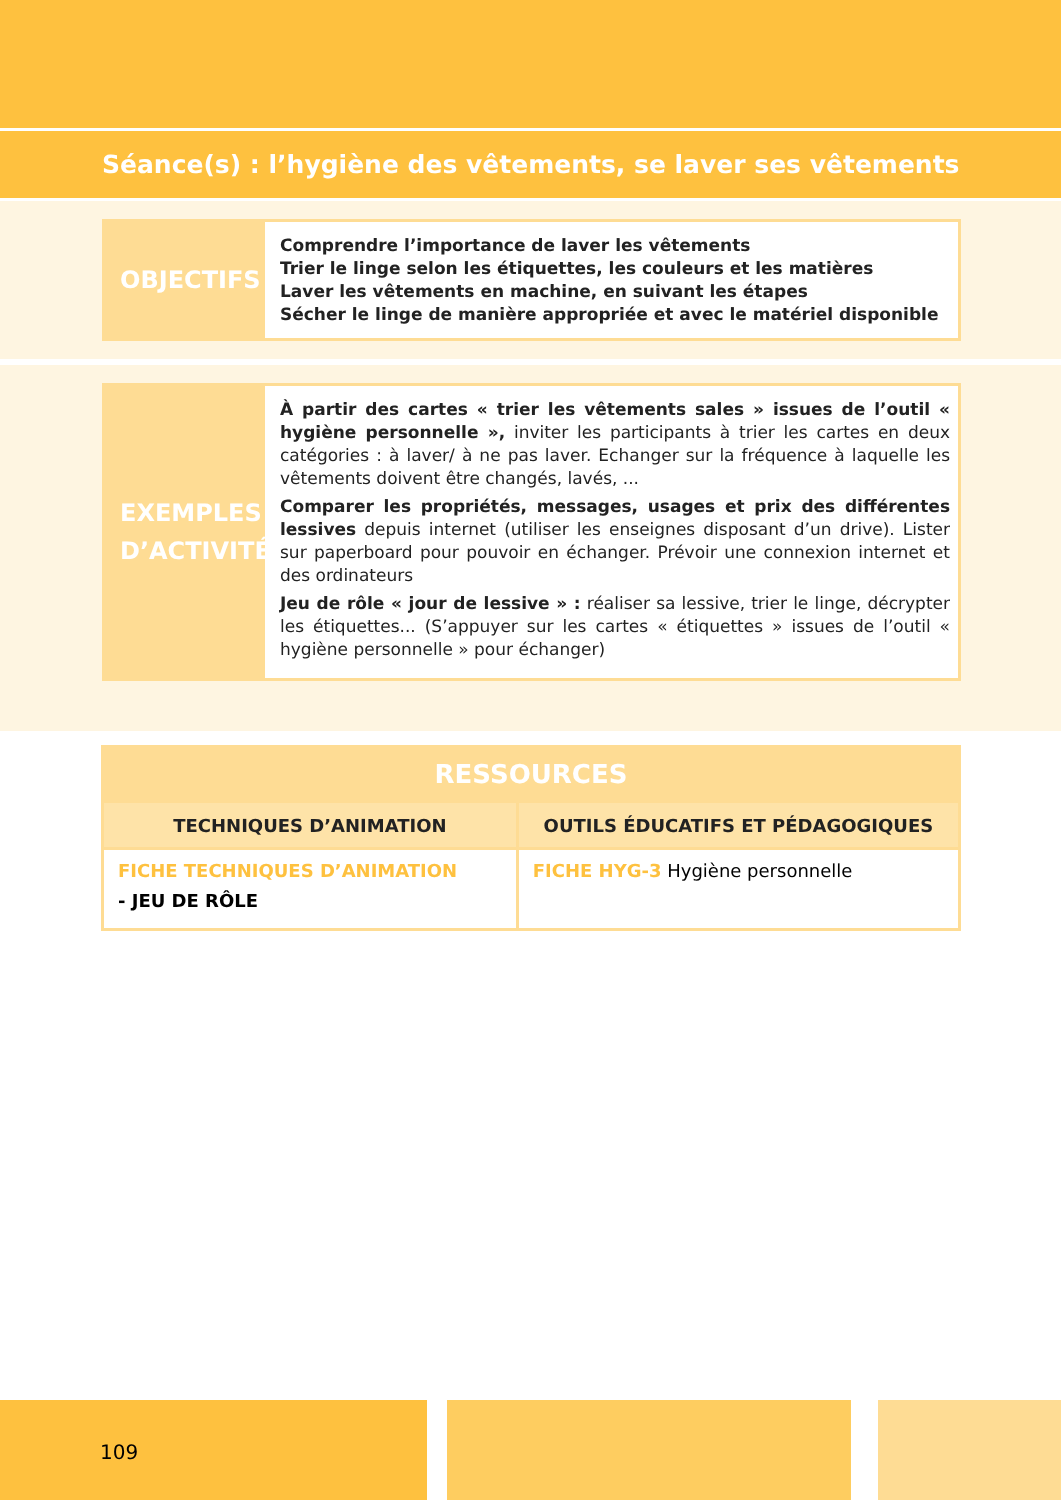Séance(s) : l’hygiène des vêtements, se laver ses vêtements
OBJECTIFS
Comprendre l’importance de laver les vêtements
Trier le linge selon les étiquettes, les couleurs et les matières
Laver les vêtements en machine, en suivant les étapes
Sécher le linge de manière appropriée et avec le matériel disponible
EXEMPLES D’ACTIVITÉ
À partir des cartes « trier les vêtements sales » issues de l’outil « hygiène personnelle », inviter les participants à trier les cartes en deux catégories : à laver/ à ne pas laver. Echanger sur la fréquence à laquelle les vêtements doivent être changés, lavés, ...
Comparer les propriétés, messages, usages et prix des différentes lessives depuis internet (utiliser les enseignes disposant d’un drive). Lister sur paperboard pour pouvoir en échanger. Prévoir une connexion internet et des ordinateurs
Jeu de rôle « jour de lessive » : réaliser sa lessive, trier le linge, décrypter les étiquettes... (S’appuyer sur les cartes « étiquettes » issues de l’outil « hygiène personnelle » pour échanger)
| RESSOURCES | |
| --- | --- |
| TECHNIQUES D’ANIMATION | OUTILS ÉDUCATIFS ET PÉDAGOGIQUES |
| FICHE TECHNIQUES D’ANIMATION - JEU DE RÔLE | FICHE HYG-3 Hygiène personnelle |
109